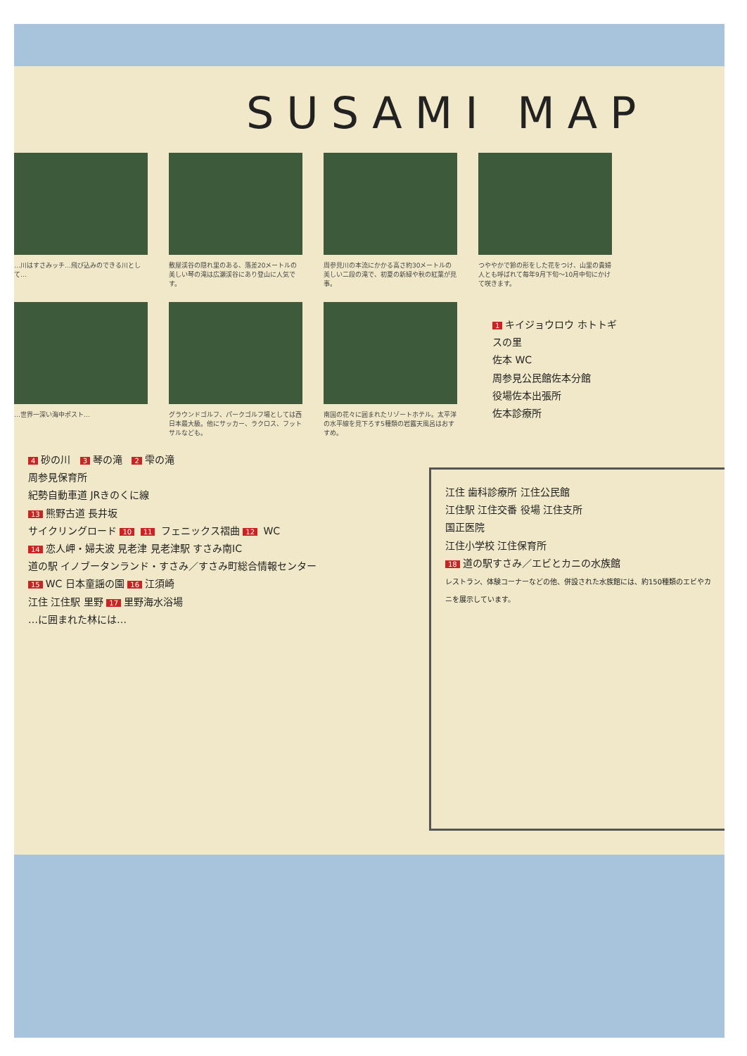SUSAMI MAP
…川はすさみッチ…飛び込みのできる川として… 敷屋渓谷の隠れ里のある、落差20メートルの美しい琴の滝は広瀬渓谷にあり登山に人気です。
周参見川の本流にかかる高さ約30メートルの美しい二段の滝で、初夏の新緑や秋の紅葉が見事。
つややかで鈴の形をした花をつけ、山里の貴婦人とも呼ばれて毎年9月下旬～10月中旬にかけて咲きます。
…世界一深い海中ポスト… グラウンドゴルフ、パークゴルフ場としては西日本最大級。他にサッカー、ラクロス、フットサルなども。
南国の花々に囲まれたリゾートホテル。太平洋の水平線を見下ろす5種類の岩露天風呂はおすすめ。
1 キイジョウロウ ホトトギスの里
佐本 WC
周参見公民館佐本分館
役場佐本出張所
佐本診療所
4 砂の川 3 琴の滝 2 雫の滝
周参見保育所
紀勢自動車道 JRきのくに線
13 熊野古道 長井坂
サイクリングロード 10 11 フェニックス褶曲 12 WC
14 恋人岬・婦夫波 見老津 見老津駅 すさみ南IC
道の駅 イノブータンランド・すさみ／すさみ町総合情報センター
15 WC 日本童謡の園 16 江須崎
江住 江住駅 里野 17 里野海水浴場
…に囲まれた林には…
江住 歯科診療所 江住公民館
江住駅 江住交番 役場 江住支所
国正医院
江住小学校 江住保育所
18 道の駅すさみ／エビとカニの水族館
レストラン、体験コーナーなどの他、併設された水族館には、約150種類のエビやカニを展示しています。